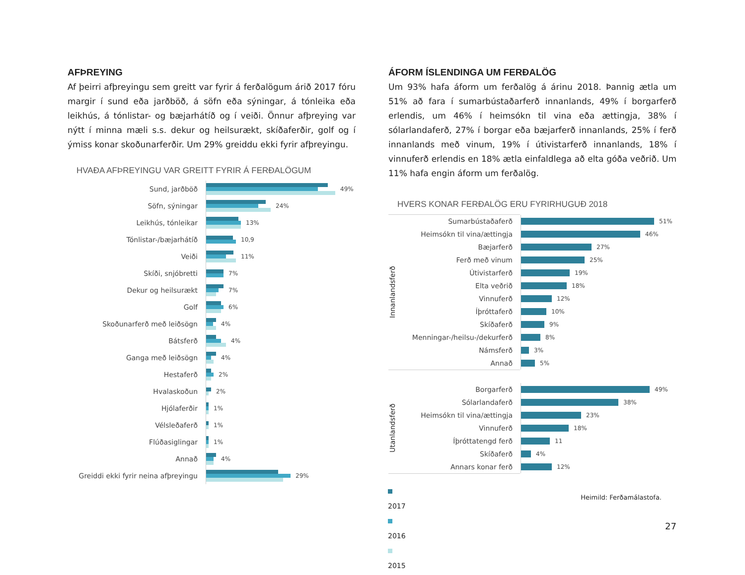AFÞREYING
Af þeirri afþreyingu sem greitt var fyrir á ferðalögum árið 2017 fóru margir í sund eða jarðböð, á söfn eða sýningar, á tónleika eða leikhús, á tónlistar- og bæjarhátíð og í veiði. Önnur afþreying var nýtt í minna mæli s.s. dekur og heilsurækt, skíðaferðir, golf og í ýmiss konar skoðunarferðir. Um 29% greiddu ekki fyrir afþreyingu.
HVAÐA AFÞREYINGU VAR GREITT FYRIR Á FERÐALÖGUM
Sund, jarðböð
49%
Söfn, sýningar
24%
Leikhús, tónleikar
13%
Tónlistar-/bæjarhátíð
10,9
Veiði
11%
Skíði, snjóbretti
7%
Dekur og heilsurækt
7%
Golf
6%
Skoðunarferð með leiðsögn
4%
Bátsferð
4%
Ganga með leiðsögn
4%
Hestaferð
2%
Hvalaskoðun
2%
Hjólaferðir
1%
Vélsleðaferð
1%
Flúðasiglingar
1%
Annað
4%
Greiddi ekki fyrir neina afþreyingu
29%
2017
2016
2015
ÁFORM ÍSLENDINGA UM FERÐALÖG
Um 93% hafa áform um ferðalög á árinu 2018. Þannig ætla um 51% að fara í sumarbústaðarferð innanlands, 49% í borgarferð erlendis, um 46% í heimsókn til vina eða ættingja, 38% í sólarlandaferð, 27% í borgar eða bæjarferð innanlands, 25% í ferð innanlands með vinum, 19% í útivistarferð innanlands, 18% í vinnuferð erlendis en 18% ætla einfaldlega að elta góða veðrið. Um 11% hafa engin áform um ferðalög.
HVERS KONAR FERÐALÖG ERU FYRIRHUGUÐ 2018
Innanlandsferð
Sumarbústaðaferð
51%
Heimsókn til vina/ættingja
46%
Bæjarferð
27%
Ferð með vinum
25%
Útivistarferð
19%
Elta veðrið
18%
Vinnuferð
12%
Íþróttaferð
10%
Skíðaferð
9%
Menningar-/heilsu-/dekurferð
8%
Námsferð
3%
Annað
5%
Utanlandsferð
Borgarferð
49%
Sólarlandaferð
38%
Heimsókn til vina/ættingja
23%
Vinnuferð
18%
Íþróttatengd ferð
11
Skíðaferð
4%
Annars konar ferð
12%
Heimild: Ferðamálastofa.
27